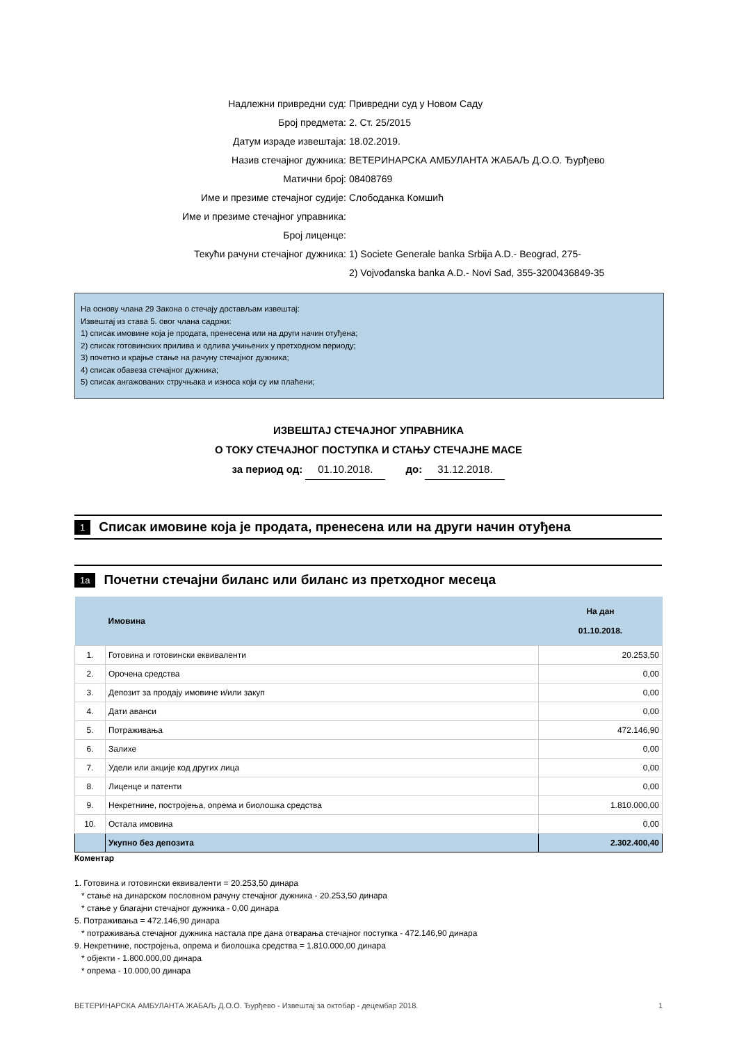Надлежни привредни суд: Привредни суд у Новом Саду
Број предмета: 2. Ст. 25/2015
Датум израде извештаја: 18.02.2019.
Назив стечајног дужника: ВЕТЕРИНАРСКА АМБУЛАНТА ЖАБАЉ Д.О.О. Ђурђево
Матични број: 08408769
Име и презиме стечајног судије: Слободанка Комшић
Име и презиме стечајног управника:
Број лиценце:
Текући рачуни стечајног дужника: 1) Societe Generale banka Srbija A.D.- Beograd, 275-
2) Vojvođanska banka A.D.- Novi Sad, 355-3200436849-35
На основу члана 29 Закона о стечају достављам извештај:
Извештај из става 5. овог члана садржи:
1) списак имовине која је продата, пренесена или на други начин отуђена;
2) списак готовинских прилива и одлива учињених у претходном периоду;
3) почетно и крајње стање на рачуну стечајног дужника;
4) списак обавеза стечајног дужника;
5) списак ангажованих стручњака и износа који су им плаћени;
ИЗВЕШТАЈ СТЕЧАЈНОГ УПРАВНИКА
О ТОКУ СТЕЧАЈНОГ ПОСТУПКА И СТАЊУ СТЕЧАЈНЕ МАСЕ
за период од: 01.10.2018. до: 31.12.2018.
1 Списак имовине која је продата, пренесена или на други начин отуђена
1a Почетни стечајни биланс или биланс из претходног месеца
| | Имовина | На дан 01.10.2018. |
| --- | --- | --- |
| 1. | Готовина и готовински еквиваленти | 20.253,50 |
| 2. | Орочена средства | 0,00 |
| 3. | Депозит за продају имовине и/или закуп | 0,00 |
| 4. | Дати аванси | 0,00 |
| 5. | Потраживања | 472.146,90 |
| 6. | Залихе | 0,00 |
| 7. | Удели или акције код других лица | 0,00 |
| 8. | Лиценце и патенти | 0,00 |
| 9. | Некретнине, постројења, опрема и биолошка средства | 1.810.000,00 |
| 10. | Остала имовина | 0,00 |
| | Укупно без депозита | 2.302.400,40 |
Коментар
1. Готовина и готовински еквиваленти = 20.253,50 динара
* стање на динарском пословном рачуну стечајног дужника - 20.253,50 динара
* стање у благајни стечајног дужника - 0,00 динара
5. Потраживања = 472.146,90 динара
* потраживања стечајног дужника настала пре дана отварања стечајног поступка - 472.146,90 динара
9. Некретнине, постројења, опрема и биолошка средства = 1.810.000,00 динара
* објекти - 1.800.000,00 динара
* опрема - 10.000,00 динара
ВЕТЕРИНАРСКА АМБУЛАНТА ЖАБАЉ Д.О.О. Ђурђево - Извештај за октобар - децембар 2018. 1